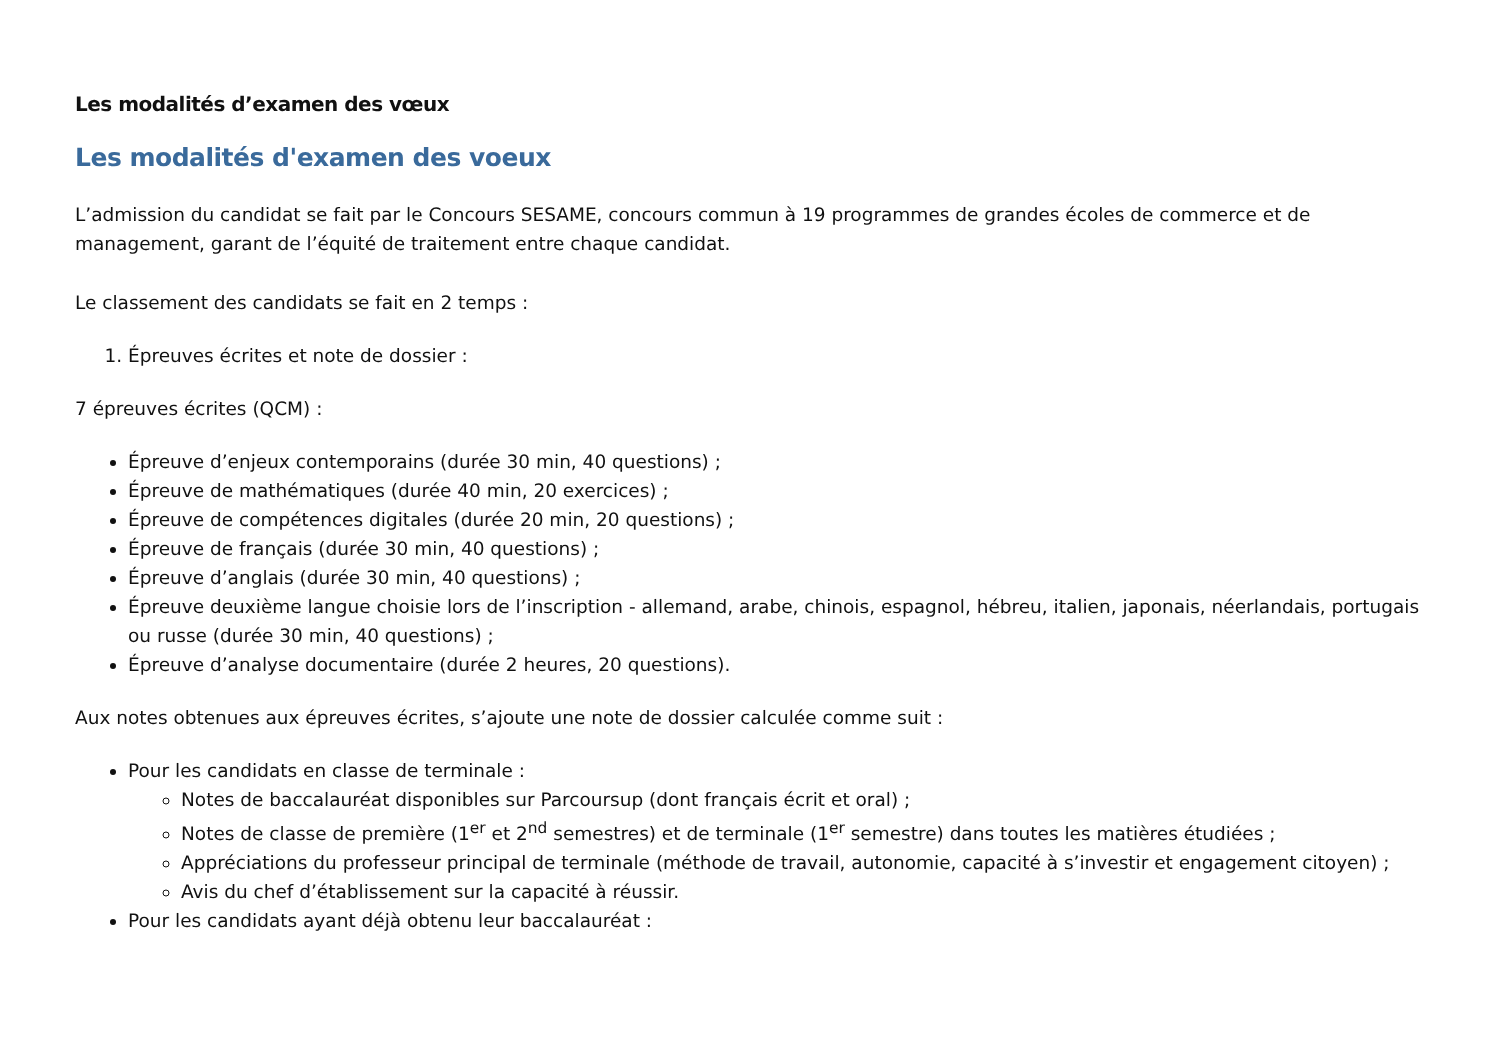Les modalités d’examen des vœux
Les modalités d'examen des voeux
L’admission du candidat se fait par le Concours SESAME, concours commun à 19 programmes de grandes écoles de commerce et de management, garant de l’équité de traitement entre chaque candidat.
Le classement des candidats se fait en 2 temps :
1. Épreuves écrites et note de dossier :
7 épreuves écrites (QCM) :
Épreuve d’enjeux contemporains (durée 30 min, 40 questions) ;
Épreuve de mathématiques (durée 40 min, 20 exercices) ;
Épreuve de compétences digitales (durée 20 min, 20 questions) ;
Épreuve de français (durée 30 min, 40 questions) ;
Épreuve d’anglais (durée 30 min, 40 questions) ;
Épreuve deuxième langue choisie lors de l’inscription - allemand, arabe, chinois, espagnol, hébreu, italien, japonais, néerlandais, portugais ou russe (durée 30 min, 40 questions) ;
Épreuve d’analyse documentaire (durée 2 heures, 20 questions).
Aux notes obtenues aux épreuves écrites, s’ajoute une note de dossier calculée comme suit :
Pour les candidats en classe de terminale :
Notes de baccalauréat disponibles sur Parcoursup (dont français écrit et oral) ;
Notes de classe de première (1<sup>er</sup> et 2<sup>nd</sup> semestres) et de terminale (1<sup>er</sup> semestre) dans toutes les matières étudiées ;
Appréciations du professeur principal de terminale (méthode de travail, autonomie, capacité à s’investir et engagement citoyen) ;
Avis du chef d’établissement sur la capacité à réussir.
Pour les candidats ayant déjà obtenu leur baccalauréat :